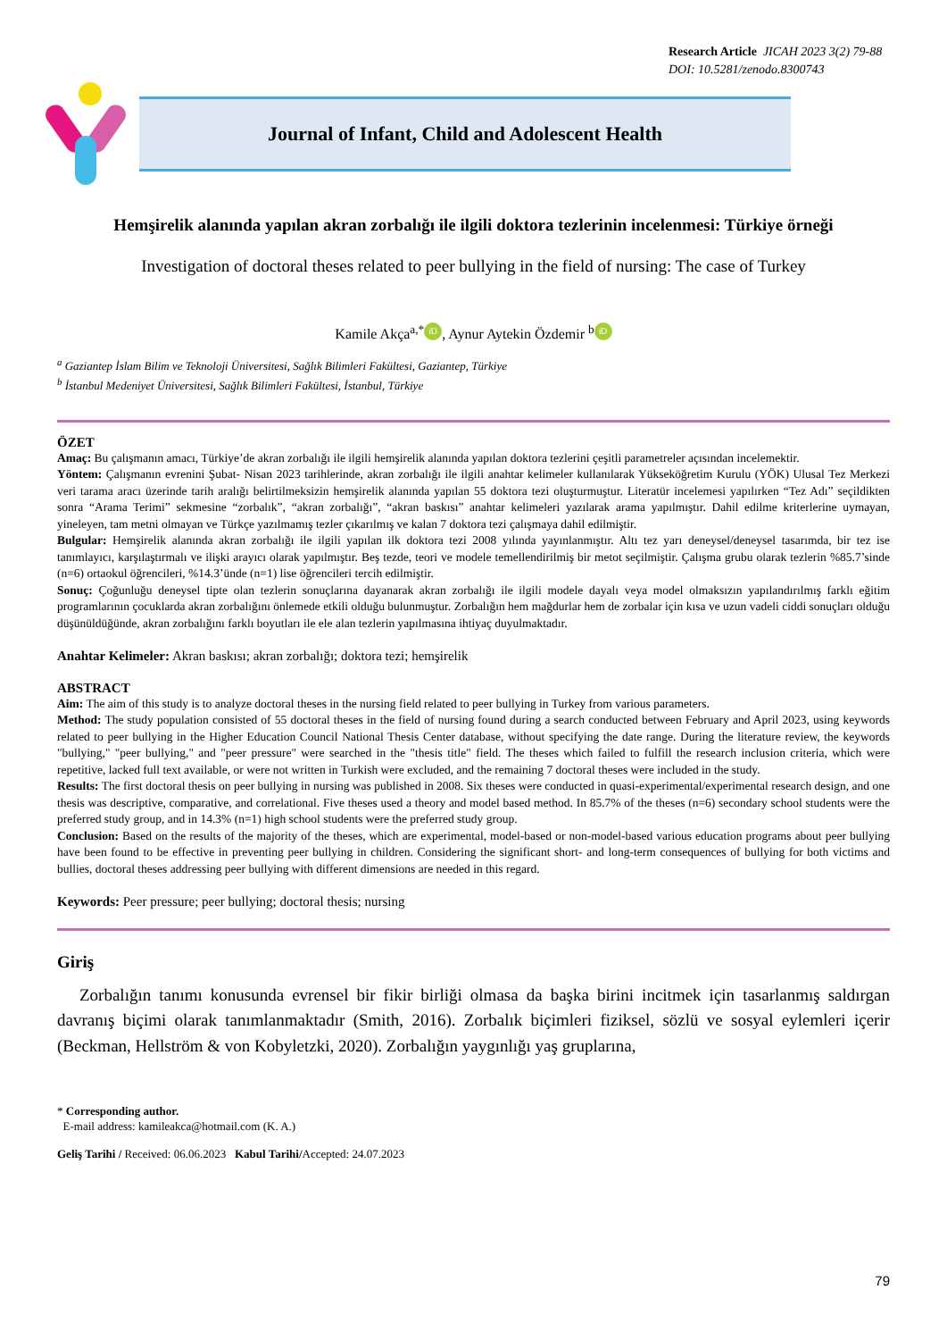Research Article JICAH 2023 3(2) 79-88
DOI: 10.5281/zenodo.8300743
Journal of Infant, Child and Adolescent Health
Hemşirelik alanında yapılan akran zorbalığı ile ilgili doktora tezlerinin incelenmesi: Türkiye örneği
Investigation of doctoral theses related to peer bullying in the field of nursing: The case of Turkey
Kamile Akça<sup>a,*</sup> iD, Aynur Aytekin Özdemir <sup>b</sup> iD
<sup>a</sup> Gaziantep İslam Bilim ve Teknoloji Üniversitesi, Sağlık Bilimleri Fakültesi, Gaziantep, Türkiye
<sup>b</sup> İstanbul Medeniyet Üniversitesi, Sağlık Bilimleri Fakültesi, İstanbul, Türkiye
ÖZET
Amaç: Bu çalışmanın amacı, Türkiye’de akran zorbalığı ile ilgili hemşirelik alanında yapılan doktora tezlerini çeşitli parametreler açısından incelemektir.
Yöntem: Çalışmanın evrenini Şubat- Nisan 2023 tarihlerinde, akran zorbalığı ile ilgili anahtar kelimeler kullanılarak Yükseköğretim Kurulu (YÖK) Ulusal Tez Merkezi veri tarama aracı üzerinde tarih aralığı belirtilmeksizin hemşirelik alanında yapılan 55 doktora tezi oluşturmuştur. Literatür incelemesi yapılırken “Tez Adı” seçildikten sonra “Arama Terimi” sekmesine “zorbalık”, “akran zorbalığı”, “akran baskısı” anahtar kelimeleri yazılarak arama yapılmıştır. Dahil edilme kriterlerine uymayan, yineleyen, tam metni olmayan ve Türkçe yazılmamış tezler çıkarılmış ve kalan 7 doktora tezi çalışmaya dahil edilmiştir.
Bulgular: Hemşirelik alanında akran zorbalığı ile ilgili yapılan ilk doktora tezi 2008 yılında yayınlanmıştır. Altı tez yarı deneysel/deneysel tasarımda, bir tez ise tanımlayıcı, karşılaştırmalı ve ilişki arayıcı olarak yapılmıştır. Beş tezde, teori ve modele temellendirilmiş bir metot seçilmiştir. Çalışma grubu olarak tezlerin %85.7’sinde (n=6) ortaokul öğrencileri, %14.3’ünde (n=1) lise öğrencileri tercih edilmiştir.
Sonuç: Çoğunluğu deneysel tipte olan tezlerin sonuçlarına dayanarak akran zorbalığı ile ilgili modele dayalı veya model olmaksızın yapılandırılmış farklı eğitim programlarının çocuklarda akran zorbalığını önlemede etkili olduğu bulunmuştur. Zorbalığın hem mağdurlar hem de zorbalar için kısa ve uzun vadeli ciddi sonuçları olduğu düşünüldüğünde, akran zorbalığını farklı boyutları ile ele alan tezlerin yapılmasına ihtiyaç duyulmaktadır.
Anahtar Kelimeler: Akran baskısı; akran zorbalığı; doktora tezi; hemşirelik
ABSTRACT
Aim: The aim of this study is to analyze doctoral theses in the nursing field related to peer bullying in Turkey from various parameters.
Method: The study population consisted of 55 doctoral theses in the field of nursing found during a search conducted between February and April 2023, using keywords related to peer bullying in the Higher Education Council National Thesis Center database, without specifying the date range. During the literature review, the keywords "bullying," "peer bullying," and "peer pressure" were searched in the "thesis title" field. The theses which failed to fulfill the research inclusion criteria, which were repetitive, lacked full text available, or were not written in Turkish were excluded, and the remaining 7 doctoral theses were included in the study.
Results: The first doctoral thesis on peer bullying in nursing was published in 2008. Six theses were conducted in quasi-experimental/experimental research design, and one thesis was descriptive, comparative, and correlational. Five theses used a theory and model based method. In 85.7% of the theses (n=6) secondary school students were the preferred study group, and in 14.3% (n=1) high school students were the preferred study group.
Conclusion: Based on the results of the majority of the theses, which are experimental, model-based or non-model-based various education programs about peer bullying have been found to be effective in preventing peer bullying in children. Considering the significant short- and long-term consequences of bullying for both victims and bullies, doctoral theses addressing peer bullying with different dimensions are needed in this regard.
Keywords: Peer pressure; peer bullying; doctoral thesis; nursing
Giriş
Zorbalığın tanımı konusunda evrensel bir fikir birliği olmasa da başka birini incitmek için tasarlanmış saldırgan davranış biçimi olarak tanımlanmaktadır (Smith, 2016). Zorbalık biçimleri fiziksel, sözlü ve sosyal eylemleri içerir (Beckman, Hellström & von Kobyletzki, 2020). Zorbalığın yaygınlığı yaş gruplarına,
* Corresponding author.
E-mail address: kamileakca@hotmail.com (K. A.)
Geliş Tarihi / Received: 06.06.2023 Kabul Tarihi/Accepted: 24.07.2023
79